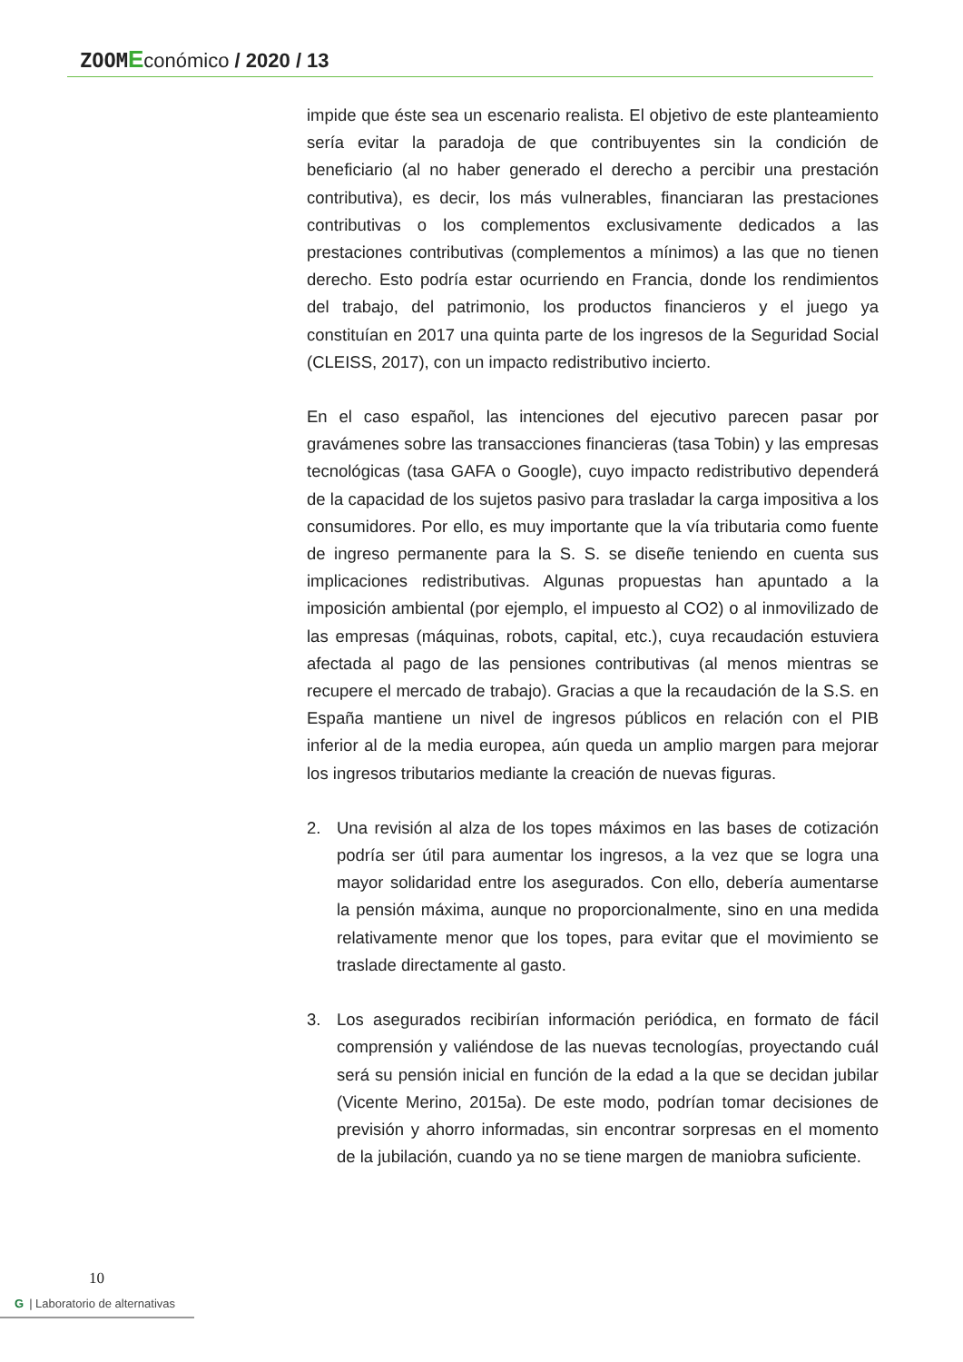ZOOM Económico / 2020 / 13
impide que éste sea un escenario realista. El objetivo de este planteamiento sería evitar la paradoja de que contribuyentes sin la condición de beneficiario (al no haber generado el derecho a percibir una prestación contributiva), es decir, los más vulnerables, financiaran las prestaciones contributivas o los complementos exclusivamente dedicados a las prestaciones contributivas (complementos a mínimos) a las que no tienen derecho. Esto podría estar ocurriendo en Francia, donde los rendimientos del trabajo, del patrimonio, los productos financieros y el juego ya constituían en 2017 una quinta parte de los ingresos de la Seguridad Social (CLEISS, 2017), con un impacto redistributivo incierto.
En el caso español, las intenciones del ejecutivo parecen pasar por gravámenes sobre las transacciones financieras (tasa Tobin) y las empresas tecnológicas (tasa GAFA o Google), cuyo impacto redistributivo dependerá de la capacidad de los sujetos pasivo para trasladar la carga impositiva a los consumidores. Por ello, es muy importante que la vía tributaria como fuente de ingreso permanente para la S. S. se diseñe teniendo en cuenta sus implicaciones redistributivas. Algunas propuestas han apuntado a la imposición ambiental (por ejemplo, el impuesto al CO2) o al inmovilizado de las empresas (máquinas, robots, capital, etc.), cuya recaudación estuviera afectada al pago de las pensiones contributivas (al menos mientras se recupere el mercado de trabajo). Gracias a que la recaudación de la S.S. en España mantiene un nivel de ingresos públicos en relación con el PIB inferior al de la media europea, aún queda un amplio margen para mejorar los ingresos tributarios mediante la creación de nuevas figuras.
2. Una revisión al alza de los topes máximos en las bases de cotización podría ser útil para aumentar los ingresos, a la vez que se logra una mayor solidaridad entre los asegurados. Con ello, debería aumentarse la pensión máxima, aunque no proporcionalmente, sino en una medida relativamente menor que los topes, para evitar que el movimiento se traslade directamente al gasto.
3. Los asegurados recibirían información periódica, en formato de fácil comprensión y valiéndose de las nuevas tecnologías, proyectando cuál será su pensión inicial en función de la edad a la que se decidan jubilar (Vicente Merino, 2015a). De este modo, podrían tomar decisiones de previsión y ahorro informadas, sin encontrar sorpresas en el momento de la jubilación, cuando ya no se tiene margen de maniobra suficiente.
10
G | Laboratorio de alternativas